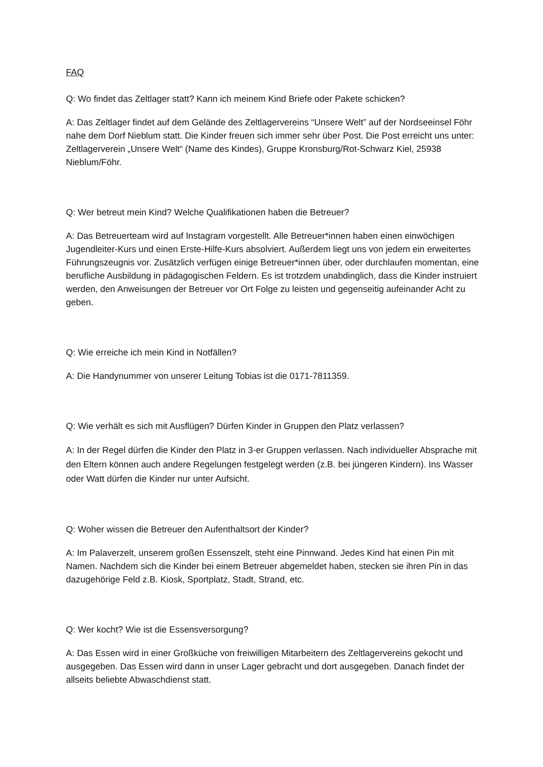FAQ
Q: Wo findet das Zeltlager statt? Kann ich meinem Kind Briefe oder Pakete schicken?
A: Das Zeltlager findet auf dem Gelände des Zeltlagervereins “Unsere Welt” auf der Nordseeinsel Föhr nahe dem Dorf Nieblum statt. Die Kinder freuen sich immer sehr über Post. Die Post erreicht uns unter: Zeltlagerverein „Unsere Welt“ (Name des Kindes), Gruppe Kronsburg/Rot-Schwarz Kiel, 25938 Nieblum/Föhr.
Q: Wer betreut mein Kind? Welche Qualifikationen haben die Betreuer?
A: Das Betreuerteam wird auf Instagram vorgestellt. Alle Betreuer*innen haben einen einwöchigen Jugendleiter-Kurs und einen Erste-Hilfe-Kurs absolviert. Außerdem liegt uns von jedem ein erweitertes Führungszeugnis vor. Zusätzlich verfügen einige Betreuer*innen über, oder durchlaufen momentan, eine berufliche Ausbildung in pädagogischen Feldern. Es ist trotzdem unabdinglich, dass die Kinder instruiert werden, den Anweisungen der Betreuer vor Ort Folge zu leisten und gegenseitig aufeinander Acht zu geben.
Q: Wie erreiche ich mein Kind in Notfällen?
A: Die Handynummer von unserer Leitung Tobias ist die 0171-7811359.
Q: Wie verhält es sich mit Ausflügen? Dürfen Kinder in Gruppen den Platz verlassen?
A: In der Regel dürfen die Kinder den Platz in 3-er Gruppen verlassen. Nach individueller Absprache mit den Eltern können auch andere Regelungen festgelegt werden (z.B. bei jüngeren Kindern). Ins Wasser oder Watt dürfen die Kinder nur unter Aufsicht.
Q: Woher wissen die Betreuer den Aufenthaltsort der Kinder?
A: Im Palaverzelt, unserem großen Essenszelt, steht eine Pinnwand. Jedes Kind hat einen Pin mit Namen. Nachdem sich die Kinder bei einem Betreuer abgemeldet haben, stecken sie ihren Pin in das dazugehörige Feld z.B. Kiosk, Sportplatz, Stadt, Strand, etc.
Q: Wer kocht? Wie ist die Essensversorgung?
A: Das Essen wird in einer Großküche von freiwilligen Mitarbeitern des Zeltlagervereins gekocht und ausgegeben. Das Essen wird dann in unser Lager gebracht und dort ausgegeben. Danach findet der allseits beliebte Abwaschdienst statt.